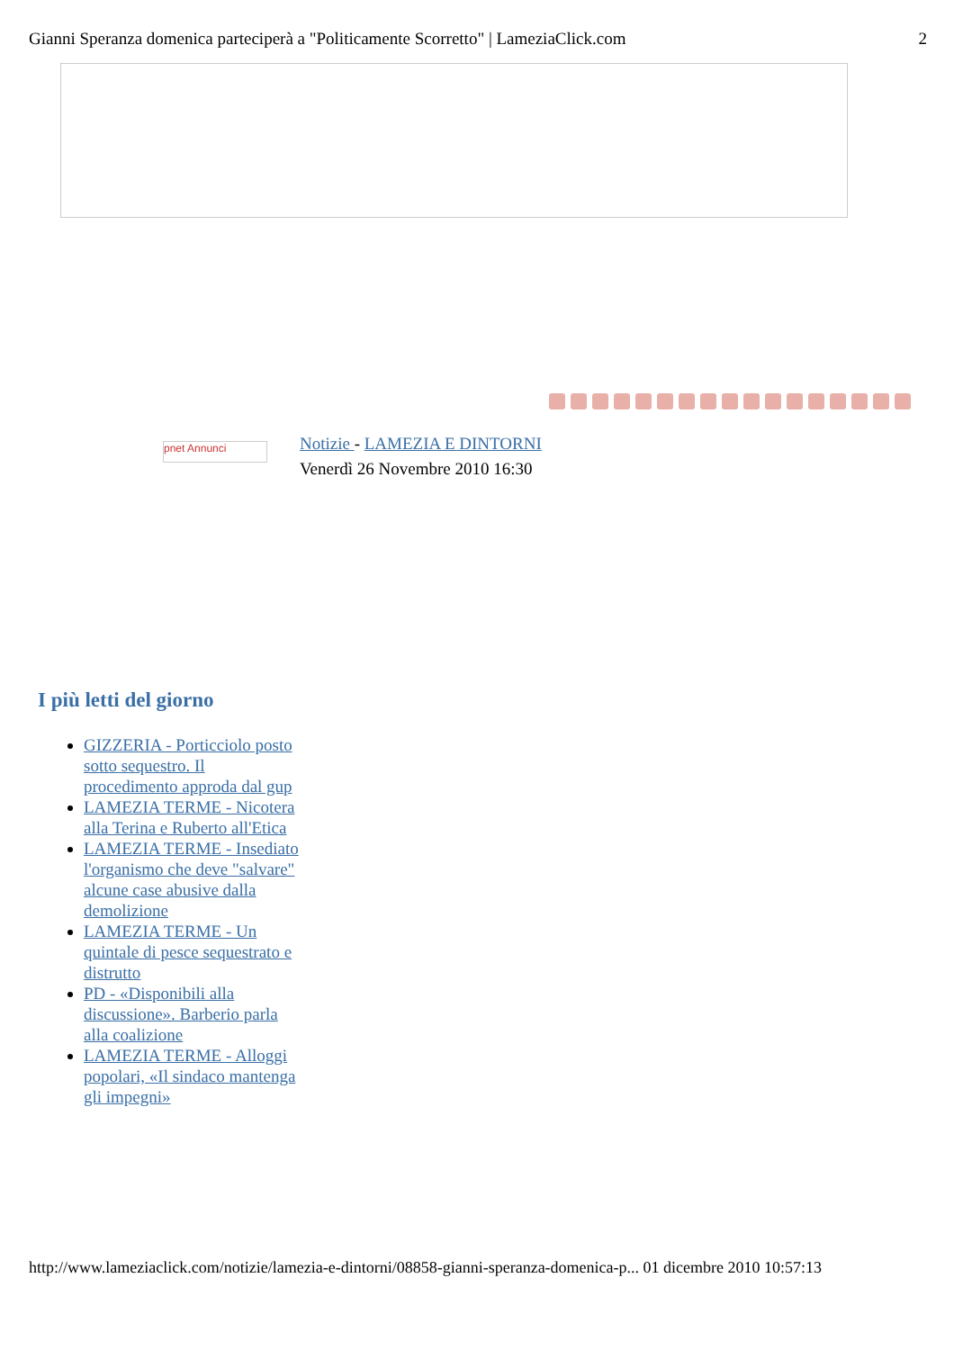Gianni Speranza domenica parteciperà a "Politicamente Scorretto" | LameziaClick.com 2
pnet Annunci
Notizie - LAMEZIA E DINTORNI
Venerdì 26 Novembre 2010 16:30
I più letti del giorno
GIZZERIA - Porticciolo posto sotto sequestro. Il procedimento approda dal gup
LAMEZIA TERME - Nicotera alla Terina e Ruberto all'Etica
LAMEZIA TERME - Insediato l'organismo che deve "salvare" alcune case abusive dalla demolizione
LAMEZIA TERME - Un quintale di pesce sequestrato e distrutto
PD - «Disponibili alla discussione». Barberio parla alla coalizione
LAMEZIA TERME - Alloggi popolari, «Il sindaco mantenga gli impegni»
http://www.lameziaclick.com/notizie/lamezia-e-dintorni/08858-gianni-speranza-domenica-p... 01 dicembre 2010 10:57:13